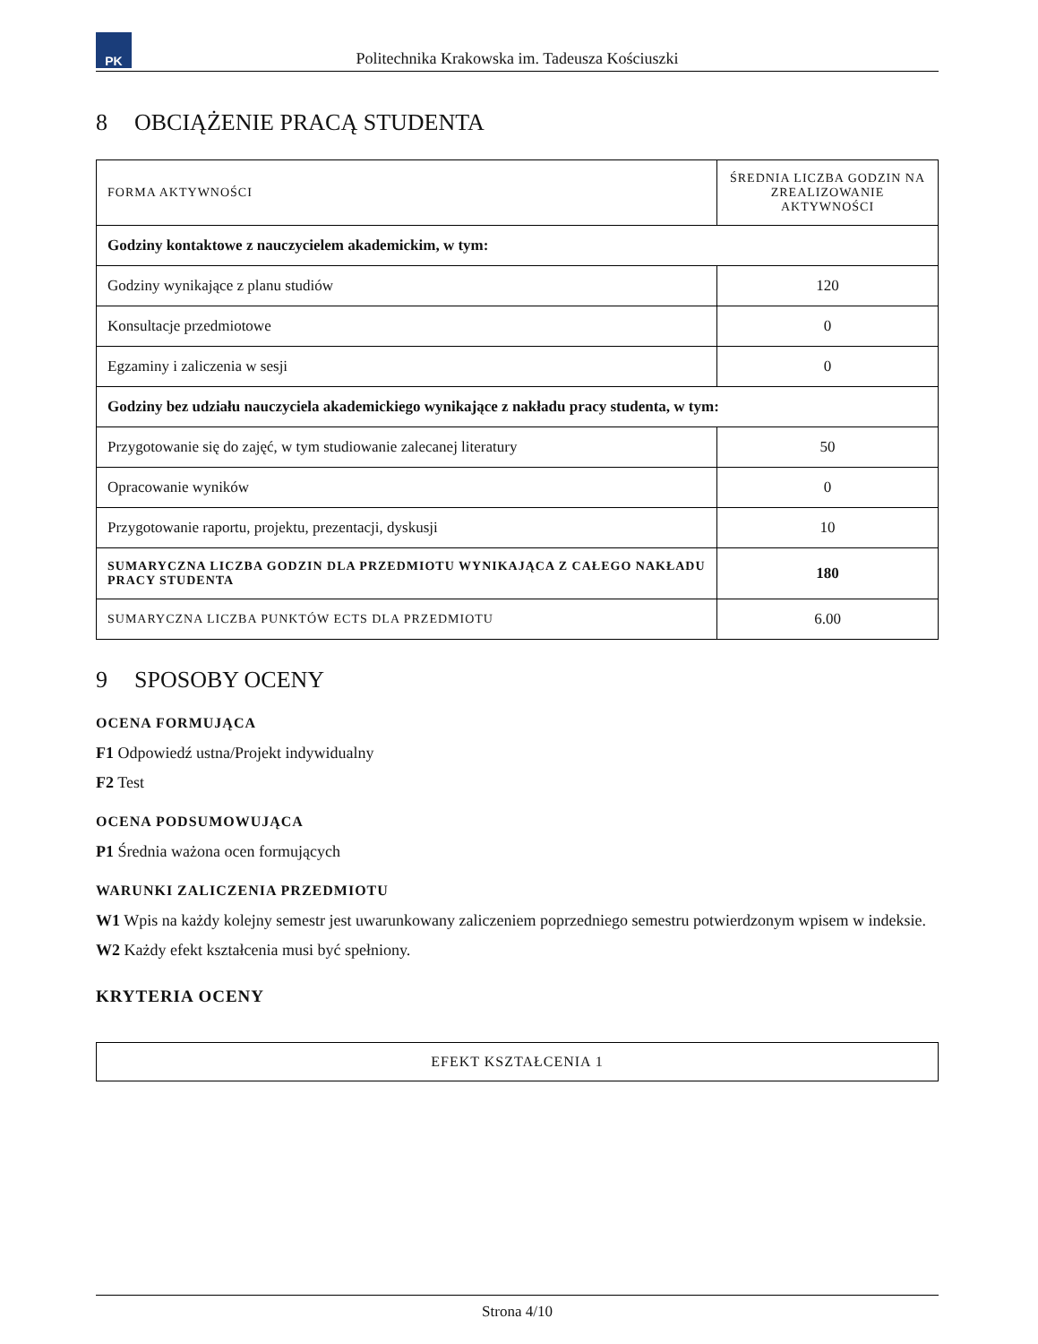PK
Politechnika Krakowska im. Tadeusza Kościuszki
8 OBCIĄŻENIE PRACĄ STUDENTA
| FORMA AKTYWNOŚCI | ŚREDNIA LICZBA GODZIN NA ZREALIZOWANIE AKTYWNOŚCI |
| --- | --- |
| Godziny kontaktowe z nauczycielem akademickim, w tym: | |
| Godziny wynikające z planu studiów | 120 |
| Konsultacje przedmiotowe | 0 |
| Egzaminy i zaliczenia w sesji | 0 |
| Godziny bez udziału nauczyciela akademickiego wynikające z nakładu pracy studenta, w tym: | |
| Przygotowanie się do zajęć, w tym studiowanie zalecanej literatury | 50 |
| Opracowanie wyników | 0 |
| Przygotowanie raportu, projektu, prezentacji, dyskusji | 10 |
| SUMARYCZNA LICZBA GODZIN DLA PRZEDMIOTU WYNIKAJĄCA Z CAŁEGO NAKŁADU PRACY STUDENTA | 180 |
| SUMARYCZNA LICZBA PUNKTÓW ECTS DLA PRZEDMIOTU | 6.00 |
9 SPOSOBY OCENY
OCENA FORMUJĄCA
F1 Odpowiedź ustna/Projekt indywidualny
F2 Test
OCENA PODSUMOWUJĄCA
P1 Średnia ważona ocen formujących
WARUNKI ZALICZENIA PRZEDMIOTU
W1 Wpis na każdy kolejny semestr jest uwarunkowany zaliczeniem poprzedniego semestru potwierdzonym wpisem w indeksie.
W2 Każdy efekt kształcenia musi być spełniony.
KRYTERIA OCENY
| EFEKT KSZTAŁCENIA 1 |
Strona 4/10